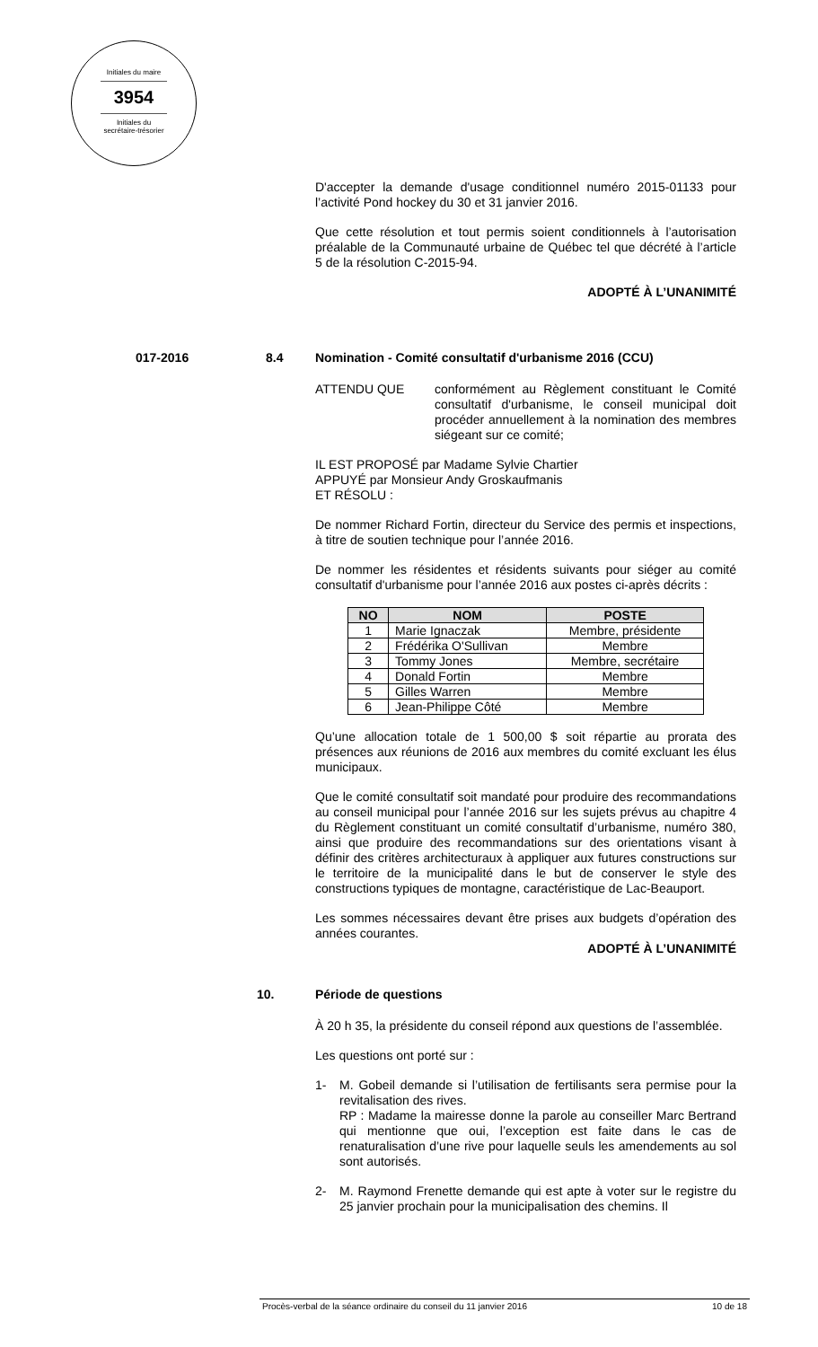Initiales du maire
3954
Initiales du
secrétaire-trésorier
D'accepter la demande d'usage conditionnel numéro 2015-01133 pour l’activité Pond hockey du 30 et 31 janvier 2016.
Que cette résolution et tout permis soient conditionnels à l’autorisation préalable de la Communauté urbaine de Québec tel que décrété à l’article 5 de la résolution C-2015-94.
ADOPTÉ À L’UNANIMITÉ
017-2016 8.4 Nomination - Comité consultatif d'urbanisme 2016 (CCU)
ATTENDU QUE conformément au Règlement constituant le Comité consultatif d'urbanisme, le conseil municipal doit procéder annuellement à la nomination des membres siégeant sur ce comité;
IL EST PROPOSÉ par Madame Sylvie Chartier
APPUYÉ par Monsieur Andy Groskaufmanis
ET RÉSOLU :
De nommer Richard Fortin, directeur du Service des permis et inspections, à titre de soutien technique pour l’année 2016.
De nommer les résidentes et résidents suivants pour siéger au comité consultatif d'urbanisme pour l’année 2016 aux postes ci-après décrits :
| NO | NOM | POSTE |
| --- | --- | --- |
| 1 | Marie Ignaczak | Membre, présidente |
| 2 | Frédérika O'Sullivan | Membre |
| 3 | Tommy Jones | Membre, secrétaire |
| 4 | Donald Fortin | Membre |
| 5 | Gilles Warren | Membre |
| 6 | Jean-Philippe Côté | Membre |
Qu’une allocation totale de 1 500,00 $ soit répartie au prorata des présences aux réunions de 2016 aux membres du comité excluant les élus municipaux.
Que le comité consultatif soit mandaté pour produire des recommandations au conseil municipal pour l’année 2016 sur les sujets prévus au chapitre 4 du Règlement constituant un comité consultatif d’urbanisme, numéro 380, ainsi que produire des recommandations sur des orientations visant à définir des critères architecturaux à appliquer aux futures constructions sur le territoire de la municipalité dans le but de conserver le style des constructions typiques de montagne, caractéristique de Lac-Beauport.
Les sommes nécessaires devant être prises aux budgets d’opération des années courantes.
ADOPTÉ À L’UNANIMITÉ
10. Période de questions
À 20 h 35, la présidente du conseil répond aux questions de l’assemblée.
Les questions ont porté sur :
1- M. Gobeil demande si l’utilisation de fertilisants sera permise pour la revitalisation des rives.
RP : Madame la mairesse donne la parole au conseiller Marc Bertrand qui mentionne que oui, l’exception est faite dans le cas de renaturalisation d’une rive pour laquelle seuls les amendements au sol sont autorisés.
2- M. Raymond Frenette demande qui est apte à voter sur le registre du 25 janvier prochain pour la municipalisation des chemins. Il
Procès-verbal de la séance ordinaire du conseil du 11 janvier 2016 10 de 18